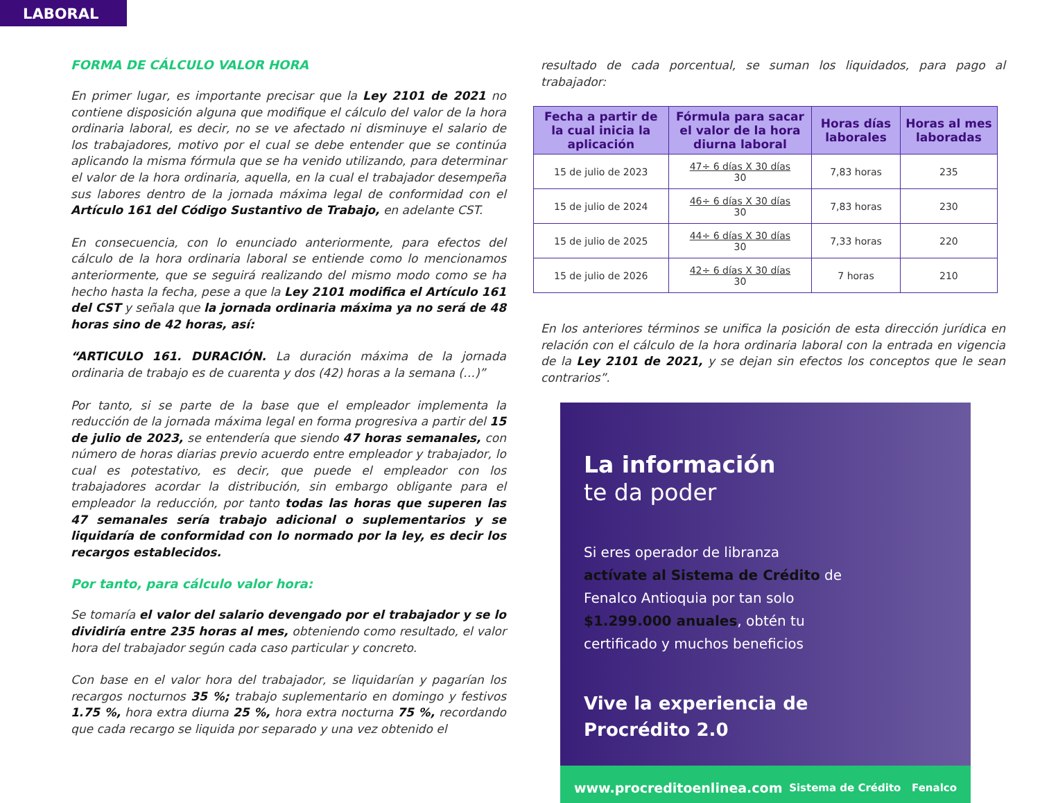LABORAL
FORMA DE CÁLCULO VALOR HORA
En primer lugar, es importante precisar que la Ley 2101 de 2021 no contiene disposición alguna que modifique el cálculo del valor de la hora ordinaria laboral, es decir, no se ve afectado ni disminuye el salario de los trabajadores, motivo por el cual se debe entender que se continúa aplicando la misma fórmula que se ha venido utilizando, para determinar el valor de la hora ordinaria, aquella, en la cual el trabajador desempeña sus labores dentro de la jornada máxima legal de conformidad con el Artículo 161 del Código Sustantivo de Trabajo, en adelante CST.
En consecuencia, con lo enunciado anteriormente, para efectos del cálculo de la hora ordinaria laboral se entiende como lo mencionamos anteriormente, que se seguirá realizando del mismo modo como se ha hecho hasta la fecha, pese a que la Ley 2101 modifica el Artículo 161 del CST y señala que la jornada ordinaria máxima ya no será de 48 horas sino de 42 horas, así:
“ARTICULO 161. DURACIÓN. La duración máxima de la jornada ordinaria de trabajo es de cuarenta y dos (42) horas a la semana (…)”
Por tanto, si se parte de la base que el empleador implementa la reducción de la jornada máxima legal en forma progresiva a partir del 15 de julio de 2023, se entendería que siendo 47 horas semanales, con número de horas diarias previo acuerdo entre empleador y trabajador, lo cual es potestativo, es decir, que puede el empleador con los trabajadores acordar la distribución, sin embargo obligante para el empleador la reducción, por tanto todas las horas que superen las 47 semanales sería trabajo adicional o suplementarios y se liquidaría de conformidad con lo normado por la ley, es decir los recargos establecidos.
Por tanto, para cálculo valor hora:
Se tomaría el valor del salario devengado por el trabajador y se lo dividiría entre 235 horas al mes, obteniendo como resultado, el valor hora del trabajador según cada caso particular y concreto.
Con base en el valor hora del trabajador, se liquidarían y pagarían los recargos nocturnos 35 %; trabajo suplementario en domingo y festivos 1.75 %, hora extra diurna 25 %, hora extra nocturna 75 %, recordando que cada recargo se liquida por separado y una vez obtenido el
resultado de cada porcentual, se suman los liquidados, para pago al trabajador:
| Fecha a partir de la cual inicia la aplicación | Fórmula para sacar el valor de la hora diurna laboral | Horas días laborales | Horas al mes laboradas |
| --- | --- | --- | --- |
| 15 de julio de 2023 | 47÷ 6 días X 30 días 30 | 7,83 horas | 235 |
| 15 de julio de 2024 | 46÷ 6 días X 30 días 30 | 7,83 horas | 230 |
| 15 de julio de 2025 | 44÷ 6 días X 30 días 30 | 7,33 horas | 220 |
| 15 de julio de 2026 | 42÷ 6 días X 30 días 30 | 7 horas | 210 |
En los anteriores términos se unifica la posición de esta dirección jurídica en relación con el cálculo de la hora ordinaria laboral con la entrada en vigencia de la Ley 2101 de 2021, y se dejan sin efectos los conceptos que le sean contrarios”.
La información
te da poder
Si eres operador de libranza
actívate al Sistema de Crédito de
Fenalco Antioquia por tan solo
$1.299.000 anuales, obtén tu
certificado y muchos beneficios
Vive la experiencia de
Procrédito 2.0
www.procreditoenlinea.com Sistema de Crédito Fenalco